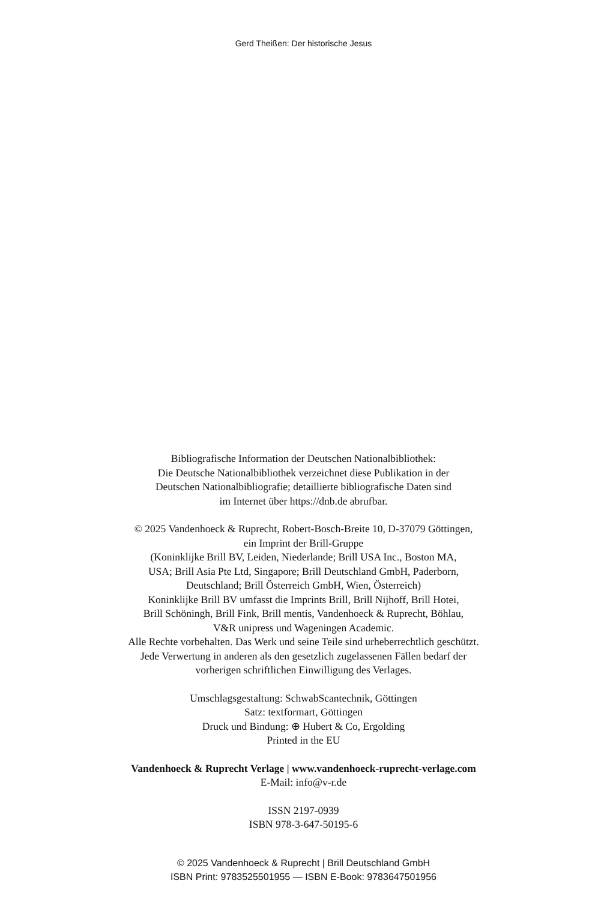Gerd Theißen: Der historische Jesus
Bibliografische Information der Deutschen Nationalbibliothek:
Die Deutsche Nationalbibliothek verzeichnet diese Publikation in der
Deutschen Nationalbibliografie; detaillierte bibliografische Daten sind
im Internet über https://dnb.de abrufbar.
© 2025 Vandenhoeck & Ruprecht, Robert-Bosch-Breite 10, D-37079 Göttingen,
ein Imprint der Brill-Gruppe
(Koninklijke Brill BV, Leiden, Niederlande; Brill USA Inc., Boston MA,
USA; Brill Asia Pte Ltd, Singapore; Brill Deutschland GmbH, Paderborn,
Deutschland; Brill Österreich GmbH, Wien, Österreich)
Koninklijke Brill BV umfasst die Imprints Brill, Brill Nijhoff, Brill Hotei,
Brill Schöningh, Brill Fink, Brill mentis, Vandenhoeck & Ruprecht, Böhlau,
V&R unipress und Wageningen Academic.
Alle Rechte vorbehalten. Das Werk und seine Teile sind urheberrechtlich geschützt.
Jede Verwertung in anderen als den gesetzlich zugelassenen Fällen bedarf der
vorherigen schriftlichen Einwilligung des Verlages.
Umschlagsgestaltung: SchwabScantechnik, Göttingen
Satz: textformart, Göttingen
Druck und Bindung: ⊕ Hubert & Co, Ergolding
Printed in the EU
Vandenhoeck & Ruprecht Verlage | www.vandenhoeck-ruprecht-verlage.com
E-Mail: info@v-r.de
ISSN 2197-0939
ISBN 978-3-647-50195-6
© 2025 Vandenhoeck & Ruprecht | Brill Deutschland GmbH
ISBN Print: 9783525501955 — ISBN E-Book: 9783647501956